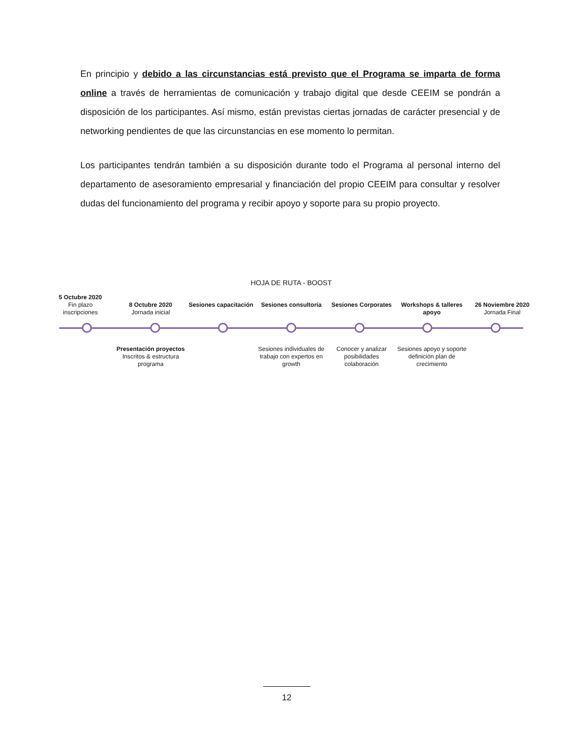En principio y debido a las circunstancias está previsto que el Programa se imparta de forma online a través de herramientas de comunicación y trabajo digital que desde CEEIM se pondrán a disposición de los participantes. Así mismo, están previstas ciertas jornadas de carácter presencial y de networking pendientes de que las circunstancias en ese momento lo permitan.
Los participantes tendrán también a su disposición durante todo el Programa al personal interno del departamento de asesoramiento empresarial y financiación del propio CEEIM para consultar y resolver dudas del funcionamiento del programa y recibir apoyo y soporte para su propio proyecto.
HOJA DE RUTA - BOOST
5 Octubre 2020
Fin plazo
inscripciones
8 Octubre 2020
Jornada inicial
Sesiones capacitación
Sesiones consultoría
Sesiones Corporates
Workshops & talleres apoyo
26 Noviembre 2020
Jornada Final
Presentación proyectos
Inscritos & estructura programa
Sesiones individuales de trabajo con expertos en growth
Conocer y analizar posibilidades colaboración
Sesiones apoyo y soporte definición plan de crecimiento
12